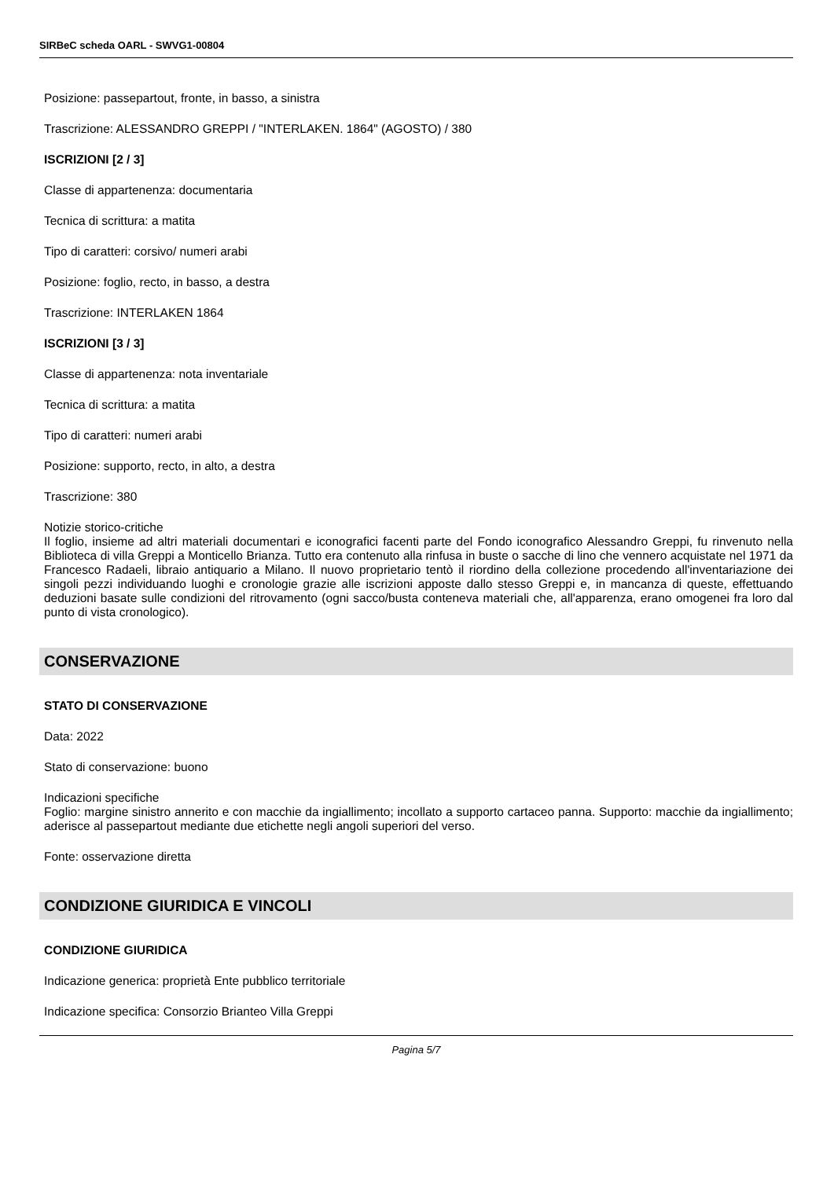SIRBeC scheda OARL - SWVG1-00804
Posizione: passepartout, fronte, in basso, a sinistra
Trascrizione: ALESSANDRO GREPPI / "INTERLAKEN. 1864" (AGOSTO) / 380
ISCRIZIONI [2 / 3]
Classe di appartenenza: documentaria
Tecnica di scrittura: a matita
Tipo di caratteri: corsivo/ numeri arabi
Posizione: foglio, recto, in basso, a destra
Trascrizione: INTERLAKEN 1864
ISCRIZIONI [3 / 3]
Classe di appartenenza: nota inventariale
Tecnica di scrittura: a matita
Tipo di caratteri: numeri arabi
Posizione: supporto, recto, in alto, a destra
Trascrizione: 380
Notizie storico-critiche
Il foglio, insieme ad altri materiali documentari e iconografici facenti parte del Fondo iconografico Alessandro Greppi, fu rinvenuto nella Biblioteca di villa Greppi a Monticello Brianza. Tutto era contenuto alla rinfusa in buste o sacche di lino che vennero acquistate nel 1971 da Francesco Radaeli, libraio antiquario a Milano. Il nuovo proprietario tentò il riordino della collezione procedendo all'inventariazione dei singoli pezzi individuando luoghi e cronologie grazie alle iscrizioni apposte dallo stesso Greppi e, in mancanza di queste, effettuando deduzioni basate sulle condizioni del ritrovamento (ogni sacco/busta conteneva materiali che, all'apparenza, erano omogenei fra loro dal punto di vista cronologico).
CONSERVAZIONE
STATO DI CONSERVAZIONE
Data: 2022
Stato di conservazione: buono
Indicazioni specifiche
Foglio: margine sinistro annerito e con macchie da ingiallimento; incollato a supporto cartaceo panna. Supporto: macchie da ingiallimento; aderisce al passepartout mediante due etichette negli angoli superiori del verso.
Fonte: osservazione diretta
CONDIZIONE GIURIDICA E VINCOLI
CONDIZIONE GIURIDICA
Indicazione generica: proprietà Ente pubblico territoriale
Indicazione specifica: Consorzio Brianteo Villa Greppi
Pagina 5/7